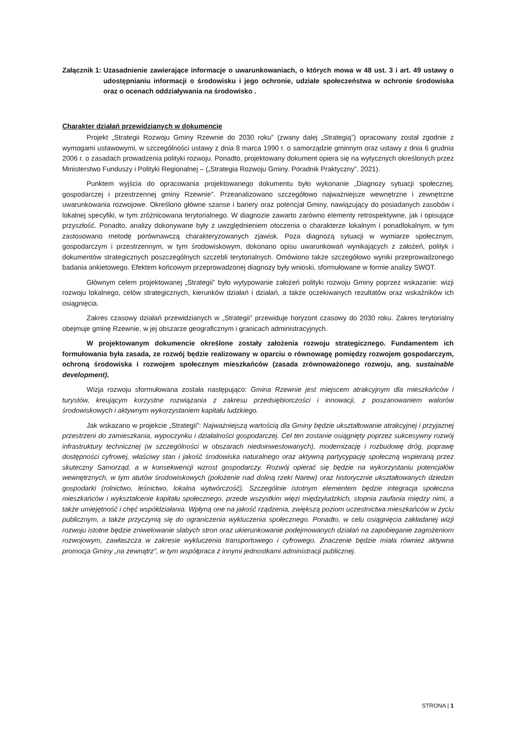Załącznik 1: Uzasadnienie zawierające informacje o uwarunkowaniach, o których mowa w 48 ust. 3 i art. 49 ustawy o udostępnianiu informacji o środowisku i jego ochronie, udziale społeczeństwa w ochronie środowiska oraz o ocenach oddziaływania na środowisko .
Charakter działań przewidzianych w dokumencie
Projekt „Strategii Rozwoju Gminy Rzewnie do 2030 roku” (zwany dalej „Strategią”) opracowany został zgodnie z wymogami ustawowymi, w szczególności ustawy z dnia 8 marca 1990 r. o samorządzie gminnym oraz ustawy z dnia 6 grudnia 2006 r. o zasadach prowadzenia polityki rozwoju. Ponadto, projektowany dokument opiera się na wytycznych określonych przez Ministerstwo Funduszy i Polityki Regionalnej – („Strategia Rozwoju Gminy. Poradnik Praktyczny”, 2021).
Punktem wyjścia do opracowania projektowanego dokumentu było wykonanie „Diagnozy sytuacji społecznej, gospodarczej i przestrzennej gminy Rzewnie”. Przeanalizowano szczegółowo najważniejsze wewnętrzne i zewnętrzne uwarunkowania rozwojowe. Określono główne szanse i bariery oraz potencjał Gminy, nawiązujący do posiadanych zasobów i lokalnej specyfiki, w tym zróżnicowana terytorialnego. W diagnozie zawarto zarówno elementy retrospektywne, jak i opisujące przyszłość. Ponadto, analizy dokonywane były z uwzględnieniem otoczenia o charakterze lokalnym i ponadlokalnym, w tym zastosowano metodę porównawczą charakteryzowanych zjawisk. Poza diagnozą sytuacji w wymiarze społecznym, gospodarczym i przestrzennym, w tym środowiskowym, dokonano opisu uwarunkowań wynikających z założeń, polityk i dokumentów strategicznych poszczególnych szczebli terytorialnych. Omówiono także szczegółowo wyniki przeprowadzonego badania ankietowego. Efektem końcowym przeprowadzonej diagnozy były wnioski, sformułowane w formie analizy SWOT.
Głównym celem projektowanej „Strategii” było wytypowanie założeń polityki rozwoju Gminy poprzez wskazanie: wizji rozwoju lokalnego, celów strategicznych, kierunków działań i działań, a także oczekiwanych rezultatów oraz wskaźników ich osiągnięcia.
Zakres czasowy działań przewidzianych w „Strategii” przewiduje horyzont czasowy do 2030 roku. Zakres terytorialny obejmuje gminę Rzewnie, w jej obszarze geograficznym i granicach administracyjnych.
W projektowanym dokumencie określone zostały założenia rozwoju strategicznego. Fundamentem ich formułowania była zasada, ze rozwój będzie realizowany w oparciu o równowagę pomiędzy rozwojem gospodarczym, ochroną środowiska i rozwojem społecznym mieszkańców (zasada zrównoważonego rozwoju, ang. sustainable development).
Wizja rozwoju sformułowana została następująco: Gmina Rzewnie jest miejscem atrakcyjnym dla mieszkańców i turystów, kreującym korzystne rozwiązania z zakresu przedsiębiorczości i innowacji, z poszanowaniem walorów środowiskowych i aktywnym wykorzystaniem kapitału ludzkiego.
Jak wskazano w projekcie „Strategii”: Najważniejszą wartością dla Gminy będzie ukształtowanie atrakcyjnej i przyjaznej przestrzeni do zamieszkania, wypoczynku i działalności gospodarczej. Cel ten zostanie osiągnięty poprzez sukcesywny rozwój infrastruktury technicznej (w szczególności w obszarach niedoinwestowanych), modernizację i rozbudowę dróg, poprawę dostępności cyfrowej, właściwy stan i jakość środowiska naturalnego oraz aktywną partycypację społeczną wspieraną przez skuteczny Samorząd, a w konsekwencji wzrost gospodarczy. Rozwój opierać się będzie na wykorzystaniu potencjałów wewnętrznych, w tym atutów środowiskowych (położenie nad doliną rzeki Narew) oraz historycznie ukształtowanych dziedzin gospodarki (rolnictwo, leśnictwo, lokalna wytwórczość). Szczególnie istotnym elementem będzie integracja społeczna mieszkańców i wykształcenie kapitału społecznego, przede wszystkim więzi międzyludzkich, stopnia zaufania między nimi, a także umiejętność i chęć współdziałania. Wpłyną one na jakość rządzenia, zwiększą poziom uczestnictwa mieszkańców w życiu publicznym, a także przyczynią się do ograniczenia wykluczenia społecznego. Ponadto, w celu osiągnięcia zakładanej wizji rozwoju istotne będzie zniwelowanie słabych stron oraz ukierunkowanie podejmowanych działań na zapobieganie zagrożeniom rozwojowym, zawłaszcza w zakresie wykluczenia transportowego i cyfrowego. Znaczenie będzie miała również aktywna promocja Gminy „na zewnątrz”, w tym współpraca z innymi jednostkami administracji publicznej.
STRONA | 1